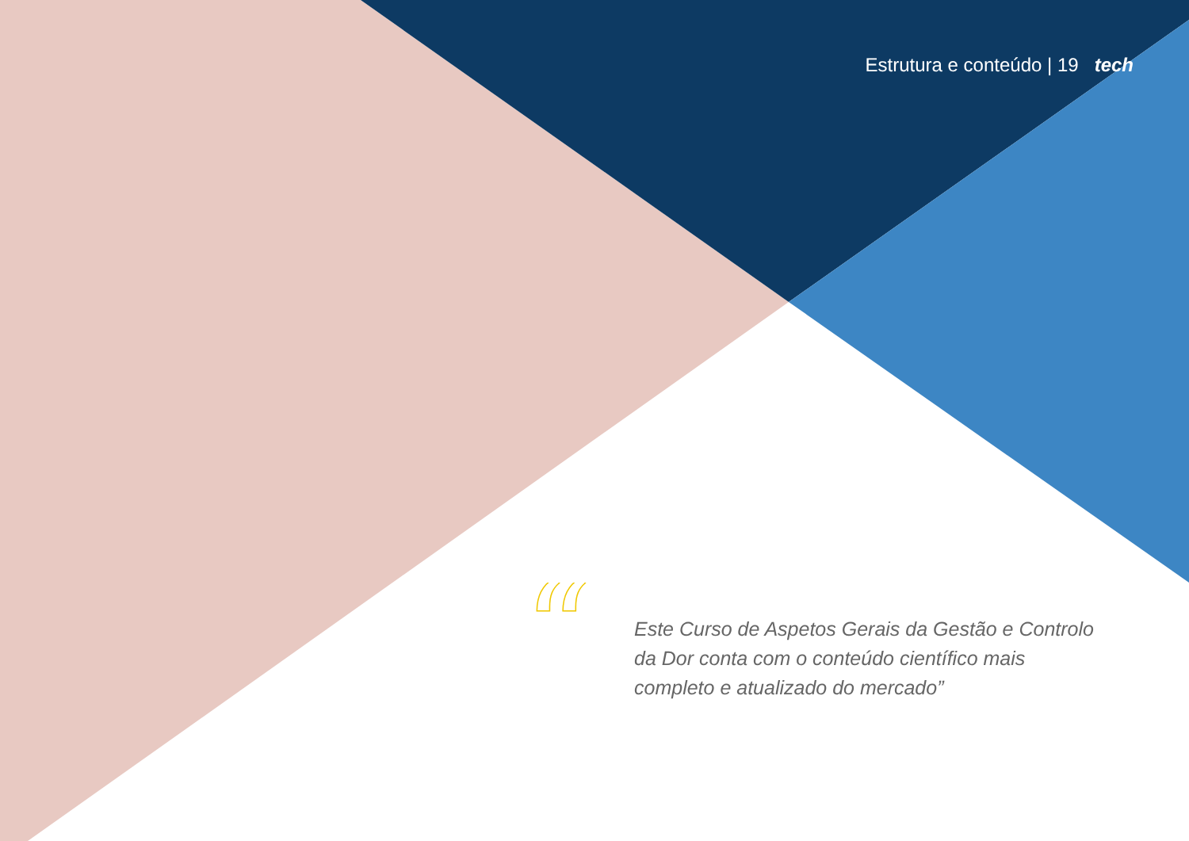Estrutura e conteúdo | 19 tech
“
Este Curso de Aspetos Gerais da Gestão e Controlo da Dor conta com o conteúdo científico mais completo e atualizado do mercado”